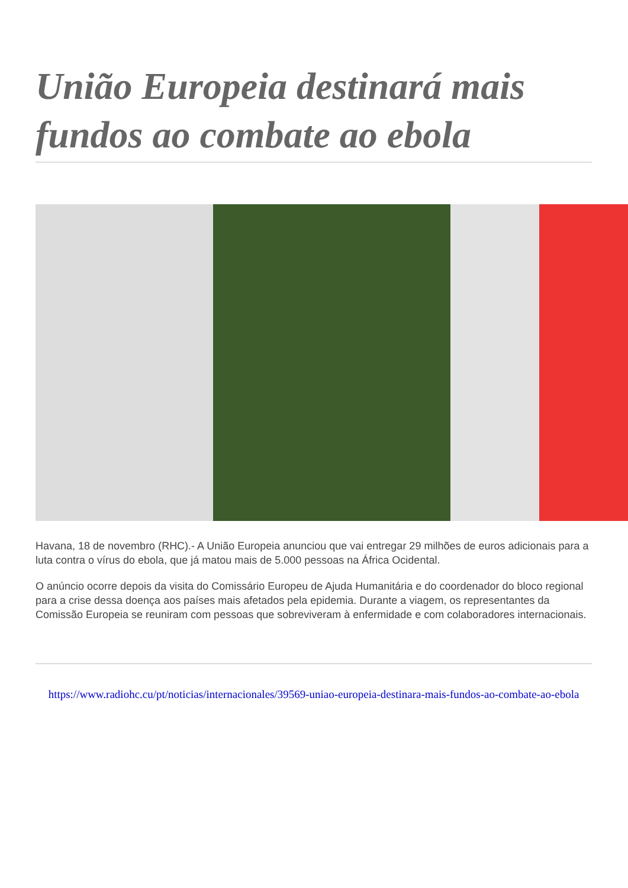União Europeia destinará mais fundos ao combate ao ebola
Havana, 18 de novembro (RHC).- A União Europeia anunciou que vai entregar 29 milhões de euros adicionais para a luta contra o vírus do ebola, que já matou mais de 5.000 pessoas na África Ocidental.
O anúncio ocorre depois da visita do Comissário Europeu de Ajuda Humanitária e do coordenador do bloco regional para a crise dessa doença aos países mais afetados pela epidemia. Durante a viagem, os representantes da Comissão Europeia se reuniram com pessoas que sobreviveram à enfermidade e com colaboradores internacionais.
https://www.radiohc.cu/pt/noticias/internacionales/39569-uniao-europeia-destinara-mais-fundos-ao-combate-ao-ebola